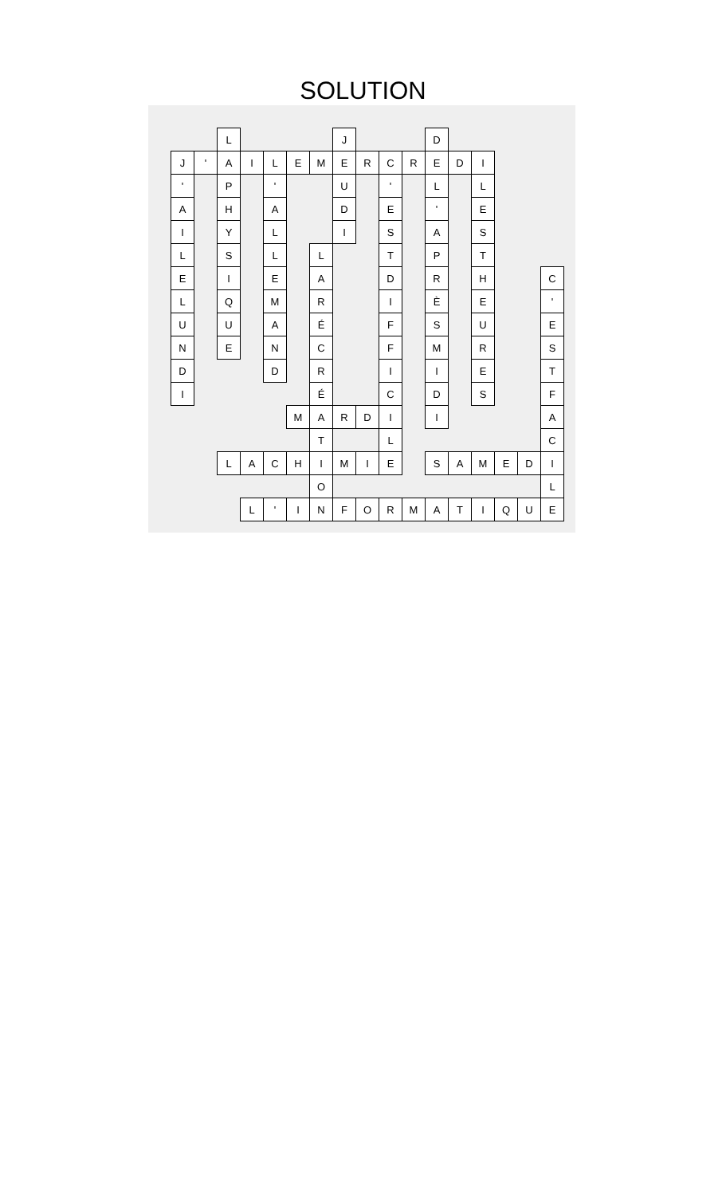SOLUTION
| | | L | | | | | J | | | | D | | | | | |
| J | ' | A | I | L | E | M | E | R | C | R | E | D | I | | | |
| ' | | P | | ' | | | U | | ' | | L | | L | | | |
| A | | H | | A | | | D | | E | | ' | | E | | | |
| I | | Y | | L | | | I | | S | | A | | S | | | |
| L | | S | | L | | L | | | T | | P | | T | | | |
| E | | I | | E | | A | | | D | | R | | H | | | C |
| L | | Q | | M | | R | | | I | | È | | E | | | ' |
| U | | U | | A | | É | | | F | | S | | U | | | E |
| N | | E | | N | | C | | | F | | M | | R | | | S |
| D | | | | D | | R | | | I | | I | | E | | | T |
| I | | | | | | É | | | C | | D | | S | | | F |
| | | | | | M | A | R | D | I | | I | | | | | A |
| | | | | | | T | | | L | | | | | | | C |
| | | L | A | C | H | I | M | I | E | | S | A | M | E | D | I |
| | | | | | | O | | | | | | | | | | L |
| | | | L | ' | I | N | F | O | R | M | A | T | I | Q | U | E |